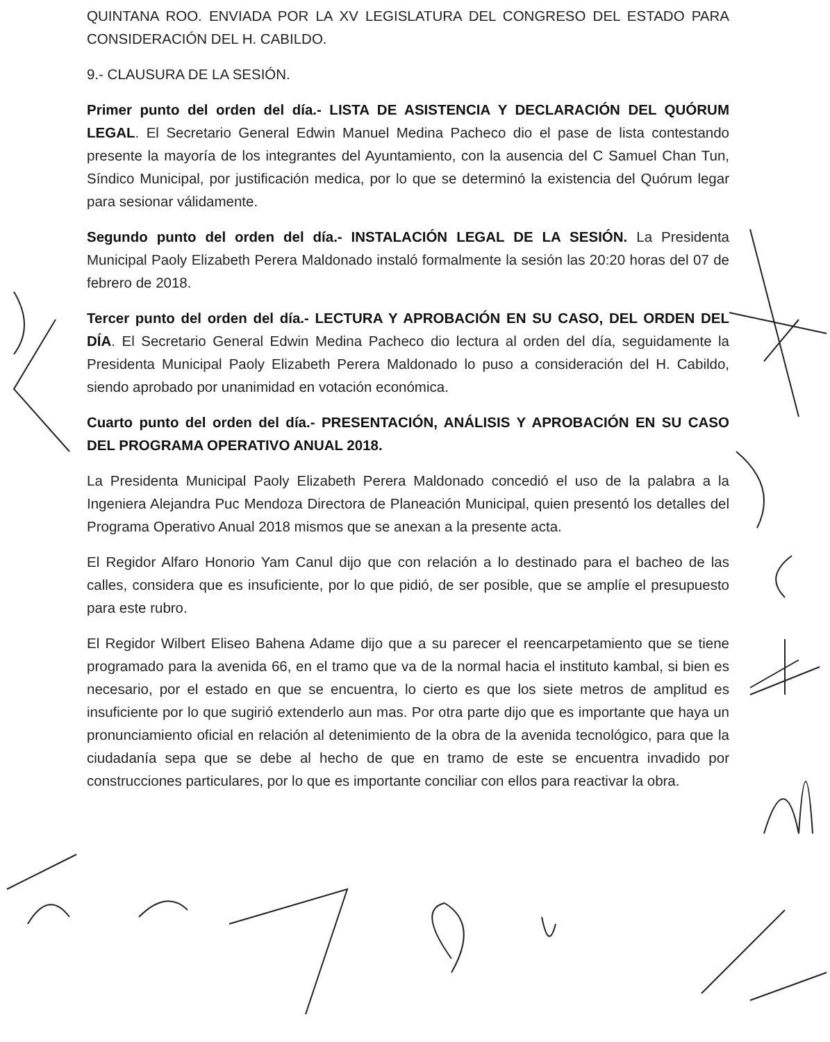QUINTANA ROO. ENVIADA POR LA XV LEGISLATURA DEL CONGRESO DEL ESTADO PARA CONSIDERACIÓN DEL H. CABILDO.
9.- CLAUSURA DE LA SESIÓN.
Primer punto del orden del día.- LISTA DE ASISTENCIA Y DECLARACIÓN DEL QUÓRUM LEGAL. El Secretario General Edwin Manuel Medina Pacheco dio el pase de lista contestando presente la mayoría de los integrantes del Ayuntamiento, con la ausencia del C Samuel Chan Tun, Síndico Municipal, por justificación medica, por lo que se determinó la existencia del Quórum legar para sesionar válidamente.
Segundo punto del orden del día.- INSTALACIÓN LEGAL DE LA SESIÓN. La Presidenta Municipal Paoly Elizabeth Perera Maldonado instaló formalmente la sesión las 20:20 horas del 07 de febrero de 2018.
Tercer punto del orden del día.- LECTURA Y APROBACIÓN EN SU CASO, DEL ORDEN DEL DÍA. El Secretario General Edwin Medina Pacheco dio lectura al orden del día, seguidamente la Presidenta Municipal Paoly Elizabeth Perera Maldonado lo puso a consideración del H. Cabildo, siendo aprobado por unanimidad en votación económica.
Cuarto punto del orden del día.- PRESENTACIÓN, ANÁLISIS Y APROBACIÓN EN SU CASO DEL PROGRAMA OPERATIVO ANUAL 2018.
La Presidenta Municipal Paoly Elizabeth Perera Maldonado concedió el uso de la palabra a la Ingeniera Alejandra Puc Mendoza Directora de Planeación Municipal, quien presentó los detalles del Programa Operativo Anual 2018 mismos que se anexan a la presente acta.
El Regidor Alfaro Honorio Yam Canul dijo que con relación a lo destinado para el bacheo de las calles, considera que es insuficiente, por lo que pidió, de ser posible, que se amplíe el presupuesto para este rubro.
El Regidor Wilbert Eliseo Bahena Adame dijo que a su parecer el reencarpetamiento que se tiene programado para la avenida 66, en el tramo que va de la normal hacia el instituto kambal, si bien es necesario, por el estado en que se encuentra, lo cierto es que los siete metros de amplitud es insuficiente por lo que sugirió extenderlo aun mas. Por otra parte dijo que es importante que haya un pronunciamiento oficial en relación al detenimiento de la obra de la avenida tecnológico, para que la ciudadanía sepa que se debe al hecho de que en tramo de este se encuentra invadido por construcciones particulares, por lo que es importante conciliar con ellos para reactivar la obra.